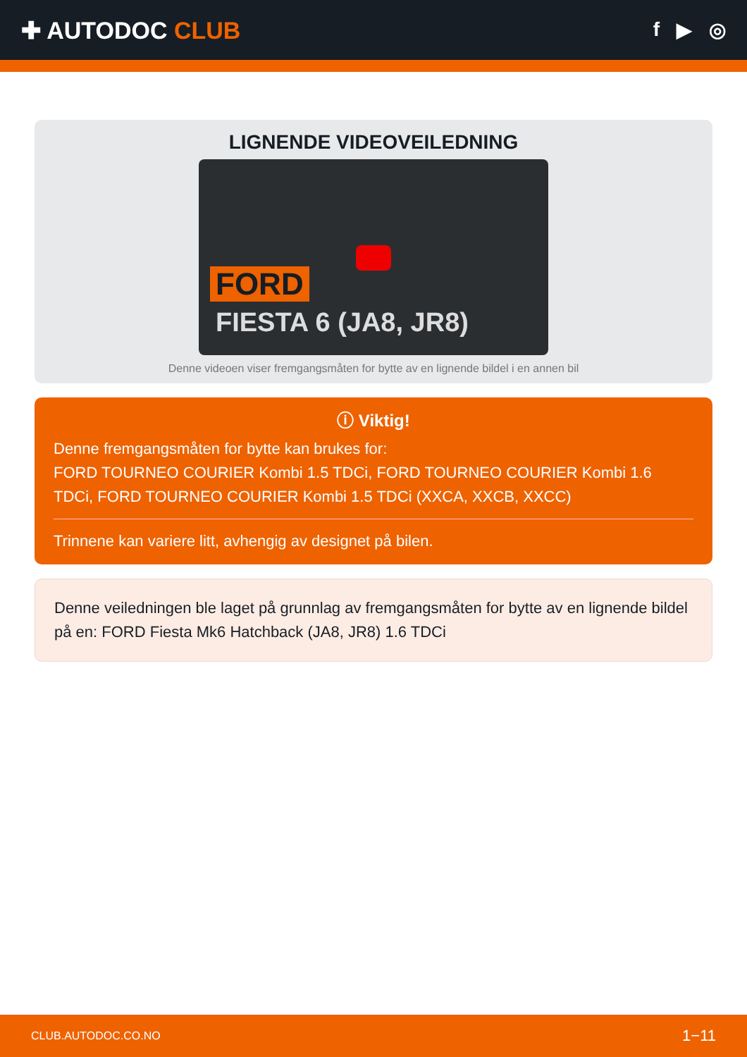✚ AUTODOC CLUB
f ▶ ◎
LIGNENDE VIDEOVEILEDNING
FORD
FIESTA 6 (JA8, JR8)
Denne videoen viser fremgangsmåten for bytte av en lignende bildel i en annen bil
ⓘ Viktig!
Denne fremgangsmåten for bytte kan brukes for:
FORD TOURNEO COURIER Kombi 1.5 TDCi, FORD TOURNEO COURIER Kombi 1.6 TDCi, FORD TOURNEO COURIER Kombi 1.5 TDCi (XXCA, XXCB, XXCC)
Trinnene kan variere litt, avhengig av designet på bilen.
Denne veiledningen ble laget på grunnlag av fremgangsmåten for bytte av en lignende bildel på en: FORD Fiesta Mk6 Hatchback (JA8, JR8) 1.6 TDCi
CLUB.AUTODOC.CO.NO 1−11